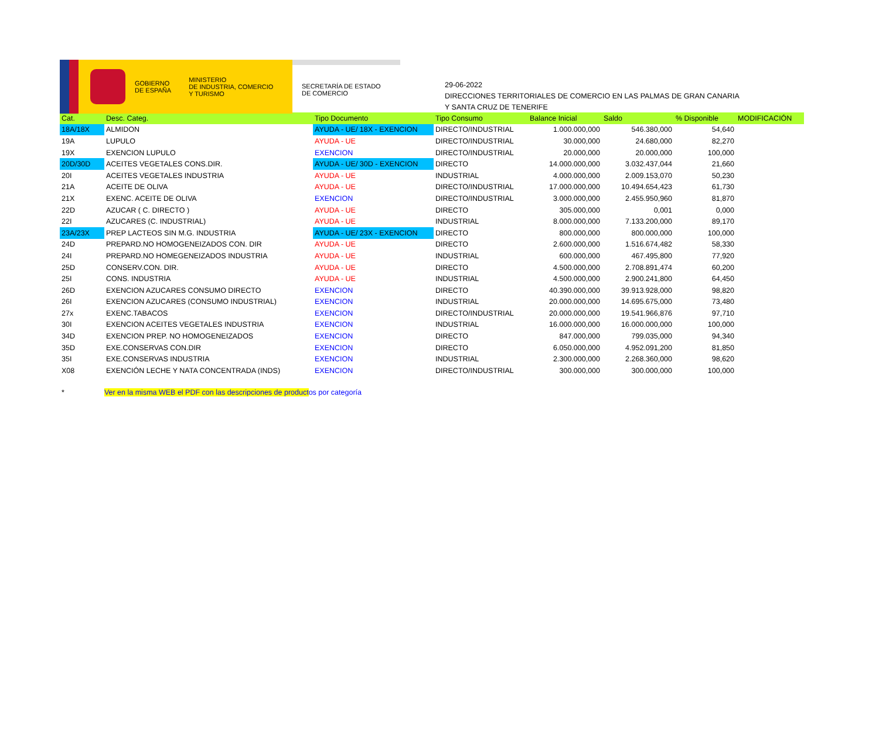GOBIERNO
DE ESPAÑA
MINISTERIO
DE INDUSTRIA, COMERCIO
Y TURISMO
SECRETARÍA DE ESTADO
DE COMERCIO
29-06-2022
DIRECCIONES TERRITORIALES DE COMERCIO EN LAS PALMAS DE GRAN CANARIA
Y SANTA CRUZ DE TENERIFE
| Cat. | Desc. Categ. | Tipo Documento | Tipo Consumo | Balance Inicial | Saldo | % Disponible | MODIFICACIÓN |
| --- | --- | --- | --- | --- | --- | --- | --- |
| 18A/18X | ALMIDON | AYUDA - UE/ 18X - EXENCION | DIRECTO/INDUSTRIAL | 1.000.000,000 | 546.380,000 | 54,640 | |
| 19A | LUPULO | AYUDA - UE | DIRECTO/INDUSTRIAL | 30.000,000 | 24.680,000 | 82,270 | |
| 19X | EXENCION LUPULO | EXENCION | DIRECTO/INDUSTRIAL | 20.000,000 | 20.000,000 | 100,000 | |
| 20D/30D | ACEITES VEGETALES CONS.DIR. | AYUDA - UE/ 30D - EXENCION | DIRECTO | 14.000.000,000 | 3.032.437,044 | 21,660 | |
| 20I | ACEITES VEGETALES INDUSTRIA | AYUDA - UE | INDUSTRIAL | 4.000.000,000 | 2.009.153,070 | 50,230 | |
| 21A | ACEITE DE OLIVA | AYUDA - UE | DIRECTO/INDUSTRIAL | 17.000.000,000 | 10.494.654,423 | 61,730 | |
| 21X | EXENC. ACEITE DE OLIVA | EXENCION | DIRECTO/INDUSTRIAL | 3.000.000,000 | 2.455.950,960 | 81,870 | |
| 22D | AZUCAR ( C. DIRECTO ) | AYUDA - UE | DIRECTO | 305.000,000 | 0,001 | 0,000 | |
| 22I | AZUCARES (C. INDUSTRIAL) | AYUDA - UE | INDUSTRIAL | 8.000.000,000 | 7.133.200,000 | 89,170 | |
| 23A/23X | PREP LACTEOS SIN M.G. INDUSTRIA | AYUDA - UE/ 23X - EXENCION | DIRECTO | 800.000,000 | 800.000,000 | 100,000 | |
| 24D | PREPARD.NO HOMOGENEIZADOS CON. DIR | AYUDA - UE | DIRECTO | 2.600.000,000 | 1.516.674,482 | 58,330 | |
| 24I | PREPARD.NO HOMEGENEIZADOS INDUSTRIA | AYUDA - UE | INDUSTRIAL | 600.000,000 | 467.495,800 | 77,920 | |
| 25D | CONSERV.CON. DIR. | AYUDA - UE | DIRECTO | 4.500.000,000 | 2.708.891,474 | 60,200 | |
| 25I | CONS. INDUSTRIA | AYUDA - UE | INDUSTRIAL | 4.500.000,000 | 2.900.241,800 | 64,450 | |
| 26D | EXENCION AZUCARES CONSUMO DIRECTO | EXENCION | DIRECTO | 40.390.000,000 | 39.913.928,000 | 98,820 | |
| 26I | EXENCION AZUCARES (CONSUMO INDUSTRIAL) | EXENCION | INDUSTRIAL | 20.000.000,000 | 14.695.675,000 | 73,480 | |
| 27x | EXENC.TABACOS | EXENCION | DIRECTO/INDUSTRIAL | 20.000.000,000 | 19.541.966,876 | 97,710 | |
| 30I | EXENCION ACEITES VEGETALES INDUSTRIA | EXENCION | INDUSTRIAL | 16.000.000,000 | 16.000.000,000 | 100,000 | |
| 34D | EXENCION PREP. NO HOMOGENEIZADOS | EXENCION | DIRECTO | 847.000,000 | 799.035,000 | 94,340 | |
| 35D | EXE.CONSERVAS CON.DIR | EXENCION | DIRECTO | 6.050.000,000 | 4.952.091,200 | 81,850 | |
| 35I | EXE.CONSERVAS INDUSTRIA | EXENCION | INDUSTRIAL | 2.300.000,000 | 2.268.360,000 | 98,620 | |
| X08 | EXENCIÓN LECHE Y NATA CONCENTRADA (INDS) | EXENCION | DIRECTO/INDUSTRIAL | 300.000,000 | 300.000,000 | 100,000 | |
* Ver en la misma WEB el PDF con las descripciones de productos por categoría